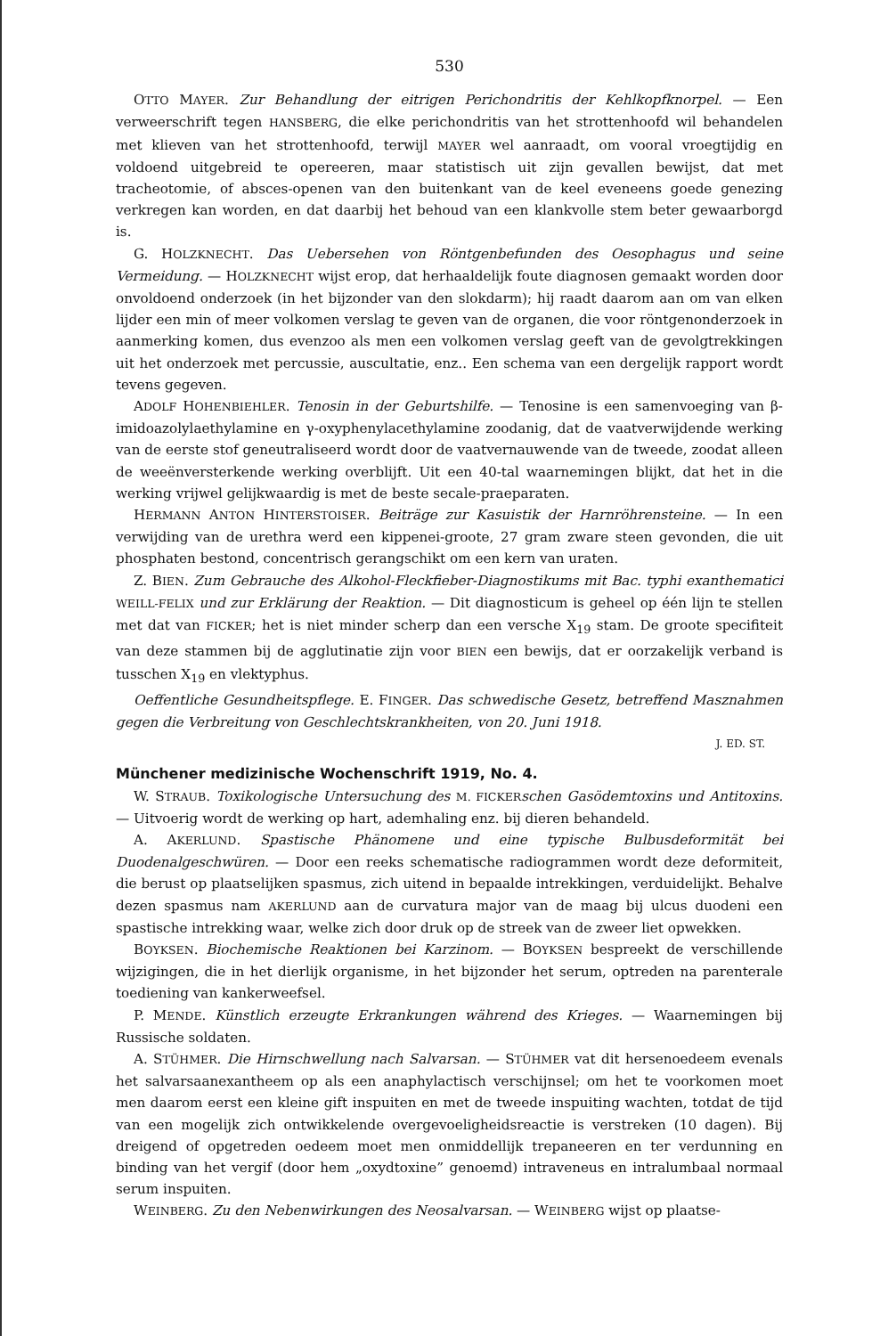530
OTTO MAYER. Zur Behandlung der eitrigen Perichondritis der Kehlkopfknorpel. — Een verweerschrift tegen HANSBERG, die elke perichondritis van het strottenhoofd wil behandelen met klieven van het strottenhoofd, terwijl MAYER wel aanraadt, om vooral vroegtijdig en voldoend uitgebreid te opereeren, maar statistisch uit zijn gevallen bewijst, dat met tracheotomie, of absces-openen van den buitenkant van de keel eveneens goede genezing verkregen kan worden, en dat daarbij het behoud van een klankvolle stem beter gewaarborgd is.
G. HOLZKNECHT. Das Uebersehen von Röntgenbefunden des Oesophagus und seine Vermeidung. — HOLZKNECHT wijst erop, dat herhaaldelijk foute diagnosen gemaakt worden door onvoldoend onderzoek (in het bijzonder van den slokdarm); hij raadt daarom aan om van elken lijder een min of meer volkomen verslag te geven van de organen, die voor röntgenonderzoek in aanmerking komen, dus evenzoo als men een volkomen verslag geeft van de gevolgtrekkingen uit het onderzoek met percussie, auscultatie, enz.. Een schema van een dergelijk rapport wordt tevens gegeven.
ADOLF HOHENBIEHLER. Tenosin in der Geburtshilfe. — Tenosine is een samenvoeging van β-imidoazolylaethylamine en γ-oxyphenylacethylamine zoodanig, dat de vaatverwijdende werking van de eerste stof geneutraliseerd wordt door de vaatvernauwende van de tweede, zoodat alleen de weeënversterkende werking overblijft. Uit een 40-tal waarnemingen blijkt, dat het in die werking vrijwel gelijkwaardig is met de beste secale-praeparaten.
HERMANN ANTON HINTERSTOISER. Beiträge zur Kasuistik der Harnröhrensteine. — In een verwijding van de urethra werd een kippenei-groote, 27 gram zware steen gevonden, die uit phosphaten bestond, concentrisch gerangschikt om een kern van uraten.
Z. BIEN. Zum Gebrauche des Alkohol-Fleckfieber-Diagnostikums mit Bac. typhi exanthematici WEILL-FELIX und zur Erklärung der Reaktion. — Dit diagnosticum is geheel op één lijn te stellen met dat van FICKER; het is niet minder scherp dan een versche X<sub>19</sub> stam. De groote specifiteit van deze stammen bij de agglutinatie zijn voor BIEN een bewijs, dat er oorzakelijk verband is tusschen X<sub>19</sub> en vlektyphus.
Oeffentliche Gesundheitspflege. E. FINGER. Das schwedische Gesetz, betreffend Masznahmen gegen die Verbreitung von Geschlechtskrankheiten, von 20. Juni 1918.
J. ED. ST.
Münchener medizinische Wochenschrift 1919, No. 4.
W. STRAUB. Toxikologische Untersuchung des M. FICKER schen Gasödemtoxins und Antitoxins. — Uitvoerig wordt de werking op hart, ademhaling enz. bij dieren behandeld.
A. AKERLUND. Spastische Phänomene und eine typische Bulbusdeformität bei Duodenalgeschwüren. — Door een reeks schematische radiogrammen wordt deze deformiteit, die berust op plaatselijken spasmus, zich uitend in bepaalde intrekkingen, verduidelijkt. Behalve dezen spasmus nam AKERLUND aan de curvatura major van de maag bij ulcus duodeni een spastische intrekking waar, welke zich door druk op de streek van de zweer liet opwekken.
BOYKSEN. Biochemische Reaktionen bei Karzinom. — BOYKSEN bespreekt de verschillende wijzigingen, die in het dierlijk organisme, in het bijzonder het serum, optreden na parenterale toediening van kankerweefsel.
P. MENDE. Künstlich erzeugte Erkrankungen während des Krieges. — Waarnemingen bij Russische soldaten.
A. STÜHMER. Die Hirnschwellung nach Salvarsan. — STÜHMER vat dit hersenoedeem evenals het salvarsaanexantheem op als een anaphylactisch verschijnsel; om het te voorkomen moet men daarom eerst een kleine gift inspuiten en met de tweede inspuiting wachten, totdat de tijd van een mogelijk zich ontwikkelende overgevoeligheidsreactie is verstreken (10 dagen). Bij dreigend of opgetreden oedeem moet men onmiddellijk trepaneeren en ter verdunning en binding van het vergif (door hem „oxydtoxine” genoemd) intraveneus en intralumbaal normaal serum inspuiten.
WEINBERG. Zu den Nebenwirkungen des Neosalvarsan. — WEINBERG wijst op plaatse-